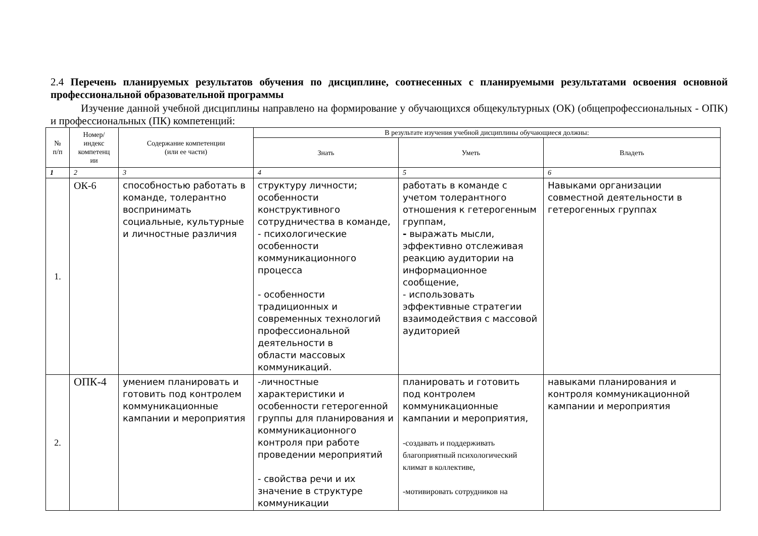2.4 Перечень планируемых результатов обучения по дисциплине, соотнесенных с планируемыми результатами освоения основной профессиональной образовательной программы
Изучение данной учебной дисциплины направлено на формирование у обучающихся общекультурных (ОК) (общепрофессиональных - ОПК) и профессиональных (ПК) компетенций:
| № п/п | Номер/ индекс компетенц ии | Содержание компетенции (или ее части) | В результате изучения учебной дисциплины обучающиеся должны: | | |
| --- | --- | --- | --- | --- | --- |
| | | | Знать | Уметь | Владеть |
| 1 | 2 | 3 | 4 | 5 | 6 |
| 1. | ОК-6 | способностью работать в команде, толерантно воспринимать социальные, культурные и личностные различия | структуру личности; особенности конструктивного сотрудничества в команде, - психологические особенности коммуникационного процесса - особенности традиционных и современных технологий профессиональной деятельности в области массовых коммуникаций. | работать в команде с учетом толерантного отношения к гетерогенным группам, - выражать мысли, эффективно отслеживая реакцию аудитории на информационное сообщение, - использовать эффективные стратегии взаимодействия с массовой аудиторией | Навыками организации совместной деятельности в гетерогенных группах |
| 2. | ОПК-4 | умением планировать и готовить под контролем коммуникационные кампании и мероприятия | -личностные характеристики и особенности гетерогенной группы для планирования и коммуникационного контроля при работе проведении мероприятий - свойства речи и их значение в структуре коммуникации | планировать и готовить под контролем коммуникационные кампании и мероприятия, -создавать и поддерживать благоприятный психологический климат в коллективе, -мотивировать сотрудников на | навыками планирования и контроля коммуникационной кампании и мероприятия |